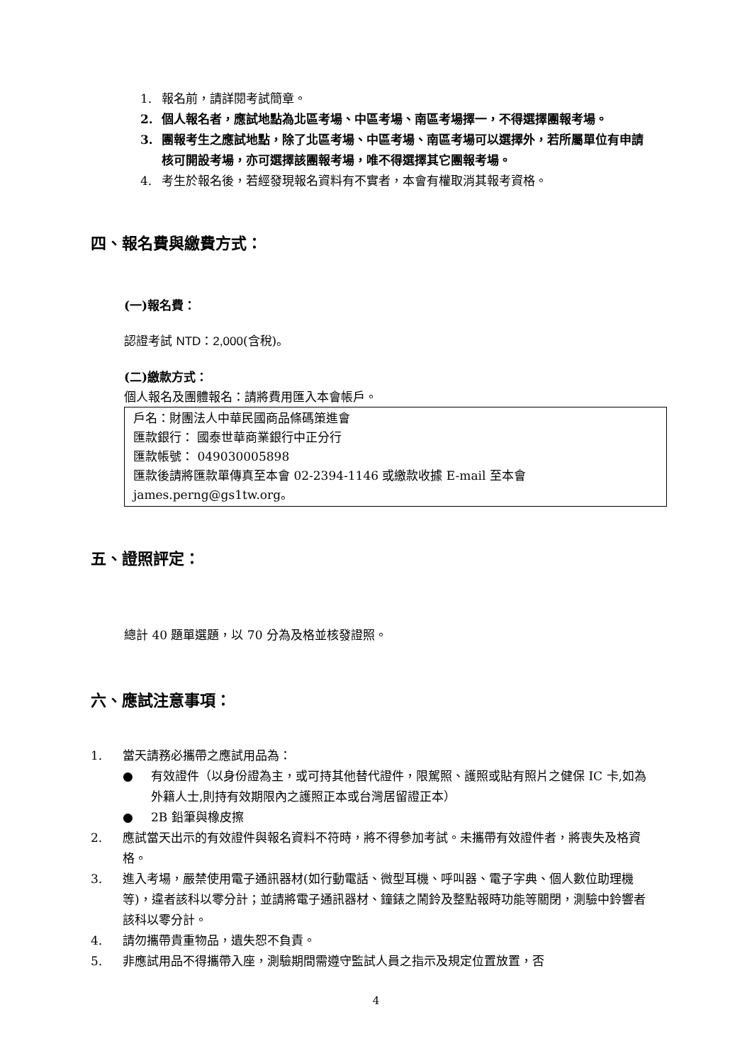1. 報名前，請詳閱考試簡章。
2. 個人報名者，應試地點為北區考場、中區考場、南區考場擇一，不得選擇團報考場。
3. 團報考生之應試地點，除了北區考場、中區考場、南區考場可以選擇外，若所屬單位有申請核可開設考場，亦可選擇該團報考場，唯不得選擇其它團報考場。
4. 考生於報名後，若經發現報名資料有不實者，本會有權取消其報考資格。
四、報名費與繳費方式：
(一)報名費：
認證考試 NTD：2,000(含稅)。
(二)繳款方式：
個人報名及團體報名：請將費用匯入本會帳戶。
戶名：財團法人中華民國商品條碼策進會
匯款銀行： 國泰世華商業銀行中正分行
匯款帳號： 049030005898
匯款後請將匯款單傳真至本會 02-2394-1146 或繳款收據 E-mail 至本會 james.perng@gs1tw.org。
五、證照評定：
總計 40 題單選題，以 70 分為及格並核發證照。
六、應試注意事項：
1. 當天請務必攜帶之應試用品為：
● 有效證件（以身份證為主，或可持其他替代證件，限駕照、護照或貼有照片之健保 IC 卡,如為外籍人士,則持有效期限內之護照正本或台灣居留證正本）
● 2B 鉛筆與橡皮擦
2. 應試當天出示的有效證件與報名資料不符時，將不得參加考試。未攜帶有效證件者，將喪失及格資格。
3. 進入考場，嚴禁使用電子通訊器材(如行動電話、微型耳機、呼叫器、電子字典、個人數位助理機等)，違者該科以零分計；並請將電子通訊器材、鐘錶之鬧鈴及整點報時功能等關閉，測驗中鈴響者該科以零分計。
4. 請勿攜帶貴重物品，遺失恕不負責。
5. 非應試用品不得攜帶入座，測驗期間需遵守監試人員之指示及規定位置放置，否
4